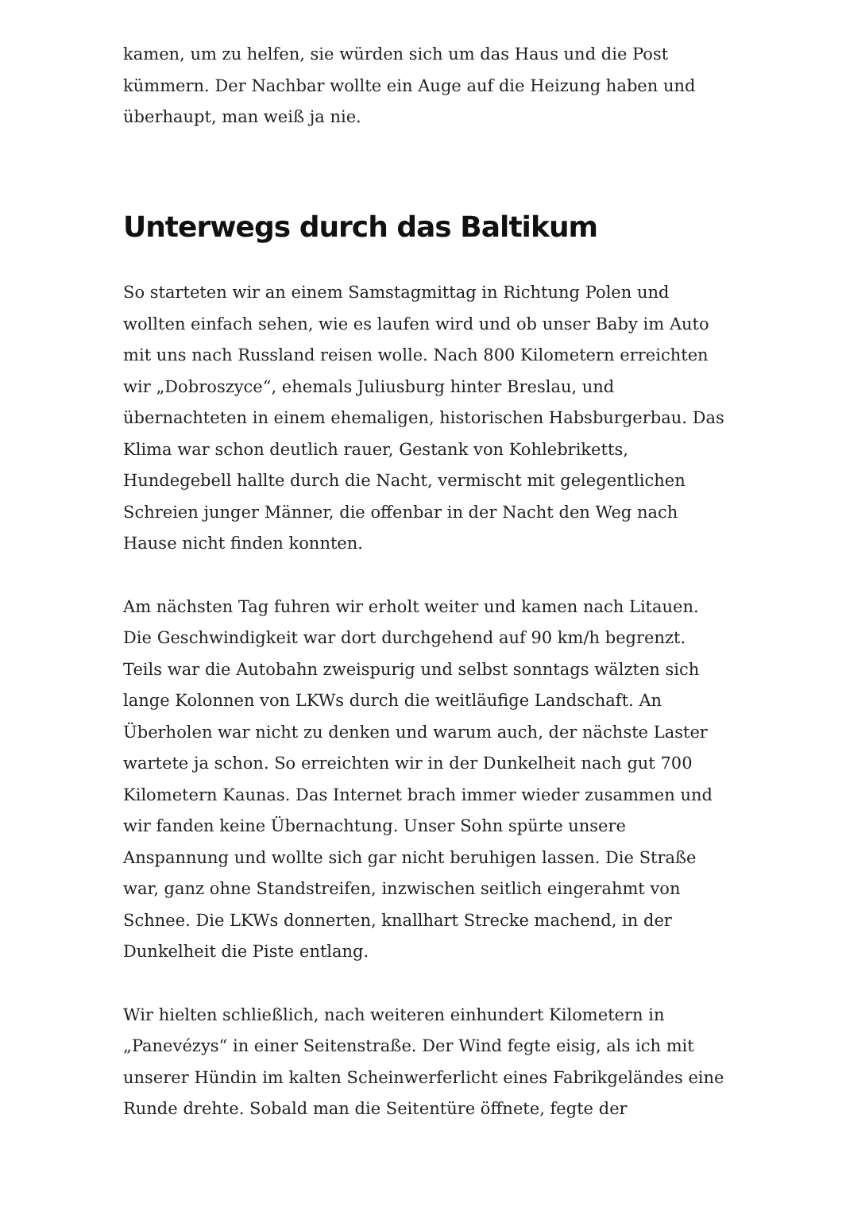kamen, um zu helfen, sie würden sich um das Haus und die Post kümmern. Der Nachbar wollte ein Auge auf die Heizung haben und überhaupt, man weiß ja nie.
Unterwegs durch das Baltikum
So starteten wir an einem Samstagmittag in Richtung Polen und wollten einfach sehen, wie es laufen wird und ob unser Baby im Auto mit uns nach Russland reisen wolle. Nach 800 Kilometern erreichten wir „Dobroszyce“, ehemals Juliusburg hinter Breslau, und übernachteten in einem ehemaligen, historischen Habsburgerbau. Das Klima war schon deutlich rauer, Gestank von Kohlebriketts, Hundegebell hallte durch die Nacht, vermischt mit gelegentlichen Schreien junger Männer, die offenbar in der Nacht den Weg nach Hause nicht finden konnten.
Am nächsten Tag fuhren wir erholt weiter und kamen nach Litauen. Die Geschwindigkeit war dort durchgehend auf 90 km/h begrenzt. Teils war die Autobahn zweispurig und selbst sonntags wälzten sich lange Kolonnen von LKWs durch die weitläufige Landschaft. An Überholen war nicht zu denken und warum auch, der nächste Laster wartete ja schon. So erreichten wir in der Dunkelheit nach gut 700 Kilometern Kaunas. Das Internet brach immer wieder zusammen und wir fanden keine Übernachtung. Unser Sohn spürte unsere Anspannung und wollte sich gar nicht beruhigen lassen. Die Straße war, ganz ohne Standstreifen, inzwischen seitlich eingerahmt von Schnee. Die LKWs donnerten, knallhart Strecke machend, in der Dunkelheit die Piste entlang.
Wir hielten schließlich, nach weiteren einhundert Kilometern in „Panevézys“ in einer Seitenstraße. Der Wind fegte eisig, als ich mit unserer Hündin im kalten Scheinwerferlicht eines Fabrikgeländes eine Runde drehte. Sobald man die Seitentüre öffnete, fegte der